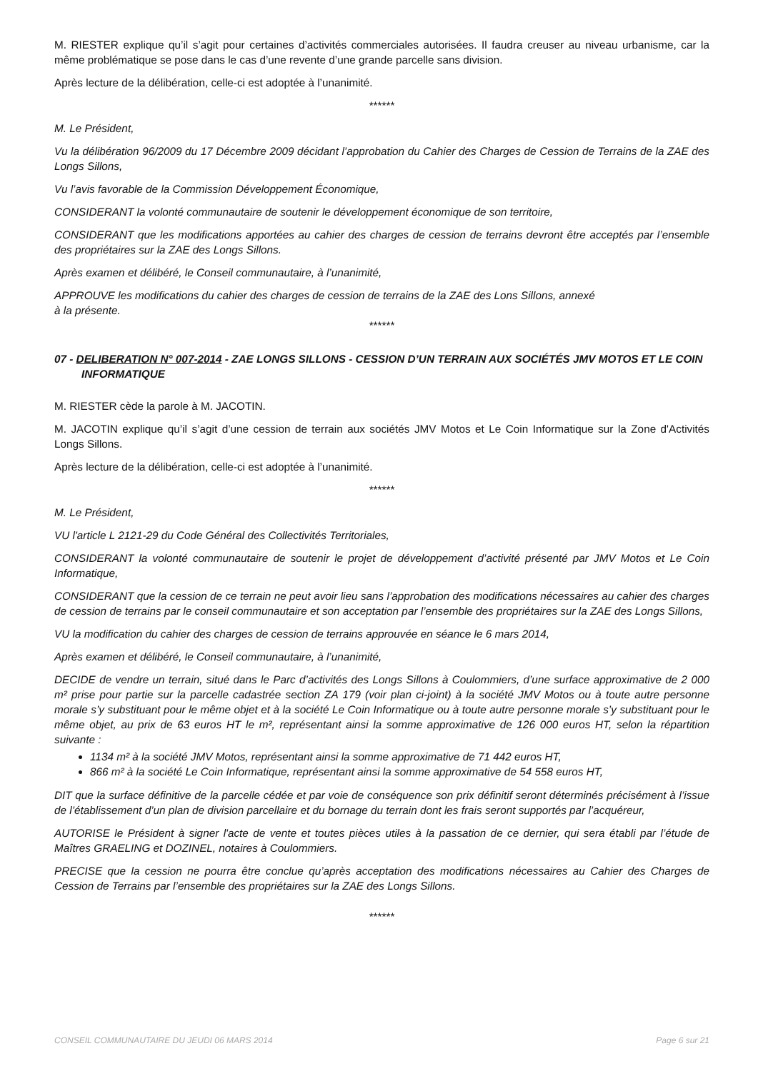M. RIESTER explique qu’il s’agit pour certaines d’activités commerciales autorisées. Il faudra creuser au niveau urbanisme, car la même problématique se pose dans le cas d’une revente d’une grande parcelle sans division.
Après lecture de la délibération, celle-ci est adoptée à l’unanimité.
******
M. Le Président,
Vu la délibération 96/2009 du 17 Décembre 2009 décidant l’approbation du Cahier des Charges de Cession de Terrains de la ZAE des Longs Sillons,
Vu l’avis favorable de la Commission Développement Économique,
CONSIDERANT la volonté communautaire de soutenir le développement économique de son territoire,
CONSIDERANT que les modifications apportées au cahier des charges de cession de terrains devront être acceptés par l’ensemble des propriétaires sur la ZAE des Longs Sillons.
Après examen et délibéré, le Conseil communautaire, à l’unanimité,
APPROUVE les modifications du cahier des charges de cession de terrains de la ZAE des Lons Sillons, annexé
à la présente.
******
07 - DELIBERATION N° 007-2014 - ZAE LONGS SILLONS - CESSION D’UN TERRAIN AUX SOCIÉTÉS JMV MOTOS ET LE COIN INFORMATIQUE
M. RIESTER cède la parole à M. JACOTIN.
M. JACOTIN explique qu’il s’agit d’une cession de terrain aux sociétés JMV Motos et Le Coin Informatique sur la Zone d'Activités Longs Sillons.
Après lecture de la délibération, celle-ci est adoptée à l’unanimité.
******
M. Le Président,
VU l'article L 2121-29 du Code Général des Collectivités Territoriales,
CONSIDERANT la volonté communautaire de soutenir le projet de développement d’activité présenté par JMV Motos et Le Coin Informatique,
CONSIDERANT que la cession de ce terrain ne peut avoir lieu sans l’approbation des modifications nécessaires au cahier des charges de cession de terrains par le conseil communautaire et son acceptation par l’ensemble des propriétaires sur la ZAE des Longs Sillons,
VU la modification du cahier des charges de cession de terrains approuvée en séance le 6 mars 2014,
Après examen et délibéré, le Conseil communautaire, à l’unanimité,
DECIDE de vendre un terrain, situé dans le Parc d’activités des Longs Sillons à Coulommiers, d’une surface approximative de 2 000 m² prise pour partie sur la parcelle cadastrée section ZA 179 (voir plan ci-joint) à la société JMV Motos ou à toute autre personne morale s’y substituant pour le même objet et à la société Le Coin Informatique ou à toute autre personne morale s’y substituant pour le même objet, au prix de 63 euros HT le m², représentant ainsi la somme approximative de 126 000 euros HT, selon la répartition suivante :
1134 m² à la société JMV Motos, représentant ainsi la somme approximative de 71 442 euros HT,
866 m² à la société Le Coin Informatique, représentant ainsi la somme approximative de 54 558 euros HT,
DIT que la surface définitive de la parcelle cédée et par voie de conséquence son prix définitif seront déterminés précisément à l’issue de l’établissement d’un plan de division parcellaire et du bornage du terrain dont les frais seront supportés par l’acquéreur,
AUTORISE le Président à signer l'acte de vente et toutes pièces utiles à la passation de ce dernier, qui sera établi par l’étude de Maîtres GRAELING et DOZINEL, notaires à Coulommiers.
PRECISE que la cession ne pourra être conclue qu’après acceptation des modifications nécessaires au Cahier des Charges de Cession de Terrains par l’ensemble des propriétaires sur la ZAE des Longs Sillons.
******
CONSEIL COMMUNAUTAIRE DU JEUDI 06 MARS 2014 Page 6 sur 21